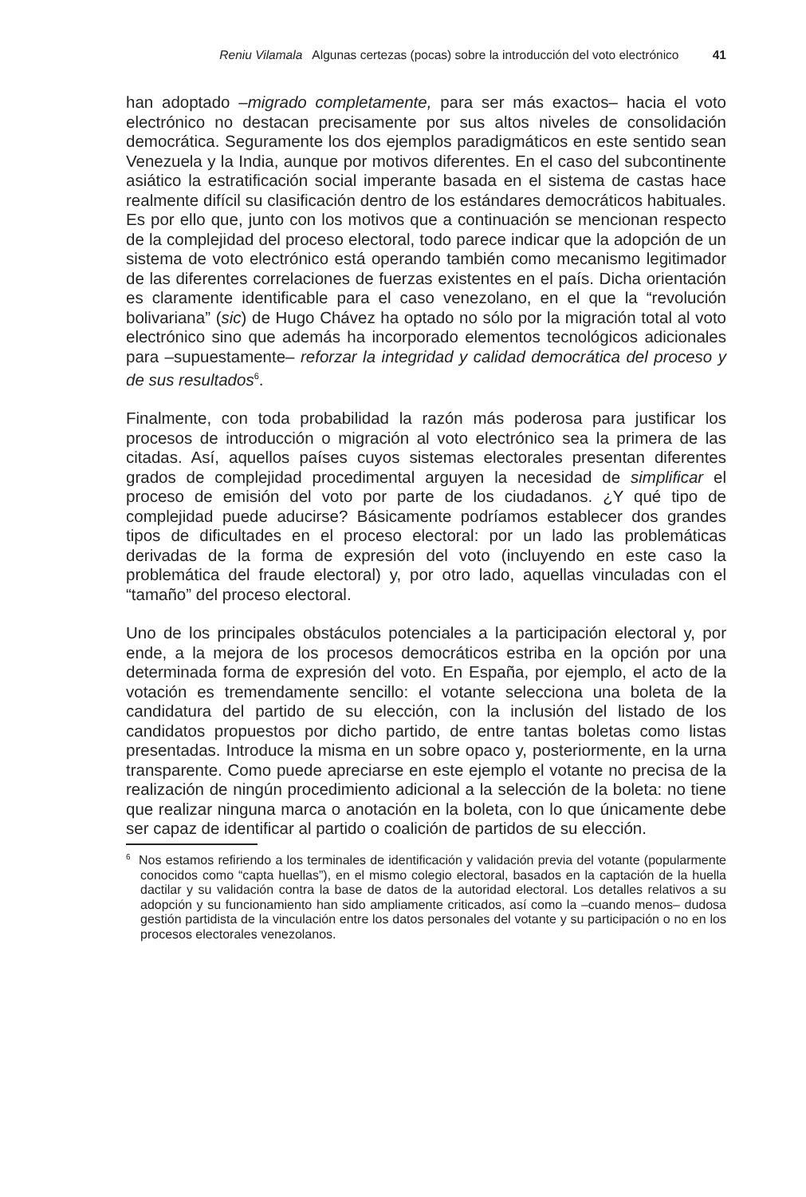Reniu Vilamala Algunas certezas (pocas) sobre la introducción del voto electrónico 41
han adoptado –migrado completamente, para ser más exactos– hacia el voto electrónico no destacan precisamente por sus altos niveles de consolidación democrática. Seguramente los dos ejemplos paradigmáticos en este sentido sean Venezuela y la India, aunque por motivos diferentes. En el caso del subcontinente asiático la estratificación social imperante basada en el sistema de castas hace realmente difícil su clasificación dentro de los estándares democráticos habituales. Es por ello que, junto con los motivos que a continuación se mencionan respecto de la complejidad del proceso electoral, todo parece indicar que la adopción de un sistema de voto electrónico está operando también como mecanismo legitimador de las diferentes correlaciones de fuerzas existentes en el país. Dicha orientación es claramente identificable para el caso venezolano, en el que la “revolución bolivariana” (sic) de Hugo Chávez ha optado no sólo por la migración total al voto electrónico sino que además ha incorporado elementos tecnológicos adicionales para –supuestamente– reforzar la integridad y calidad democrática del proceso y de sus resultados<sup>6</sup>.
Finalmente, con toda probabilidad la razón más poderosa para justificar los procesos de introducción o migración al voto electrónico sea la primera de las citadas. Así, aquellos países cuyos sistemas electorales presentan diferentes grados de complejidad procedimental arguyen la necesidad de simplificar el proceso de emisión del voto por parte de los ciudadanos. ¿Y qué tipo de complejidad puede aducirse? Básicamente podríamos establecer dos grandes tipos de dificultades en el proceso electoral: por un lado las problemáticas derivadas de la forma de expresión del voto (incluyendo en este caso la problemática del fraude electoral) y, por otro lado, aquellas vinculadas con el “tamaño” del proceso electoral.
Uno de los principales obstáculos potenciales a la participación electoral y, por ende, a la mejora de los procesos democráticos estriba en la opción por una determinada forma de expresión del voto. En España, por ejemplo, el acto de la votación es tremendamente sencillo: el votante selecciona una boleta de la candidatura del partido de su elección, con la inclusión del listado de los candidatos propuestos por dicho partido, de entre tantas boletas como listas presentadas. Introduce la misma en un sobre opaco y, posteriormente, en la urna transparente. Como puede apreciarse en este ejemplo el votante no precisa de la realización de ningún procedimiento adicional a la selección de la boleta: no tiene que realizar ninguna marca o anotación en la boleta, con lo que únicamente debe ser capaz de identificar al partido o coalición de partidos de su elección.
<sup>6</sup> Nos estamos refiriendo a los terminales de identificación y validación previa del votante (popularmente conocidos como “capta huellas”), en el mismo colegio electoral, basados en la captación de la huella dactilar y su validación contra la base de datos de la autoridad electoral. Los detalles relativos a su adopción y su funcionamiento han sido ampliamente criticados, así como la –cuando menos– dudosa gestión partidista de la vinculación entre los datos personales del votante y su participación o no en los procesos electorales venezolanos.